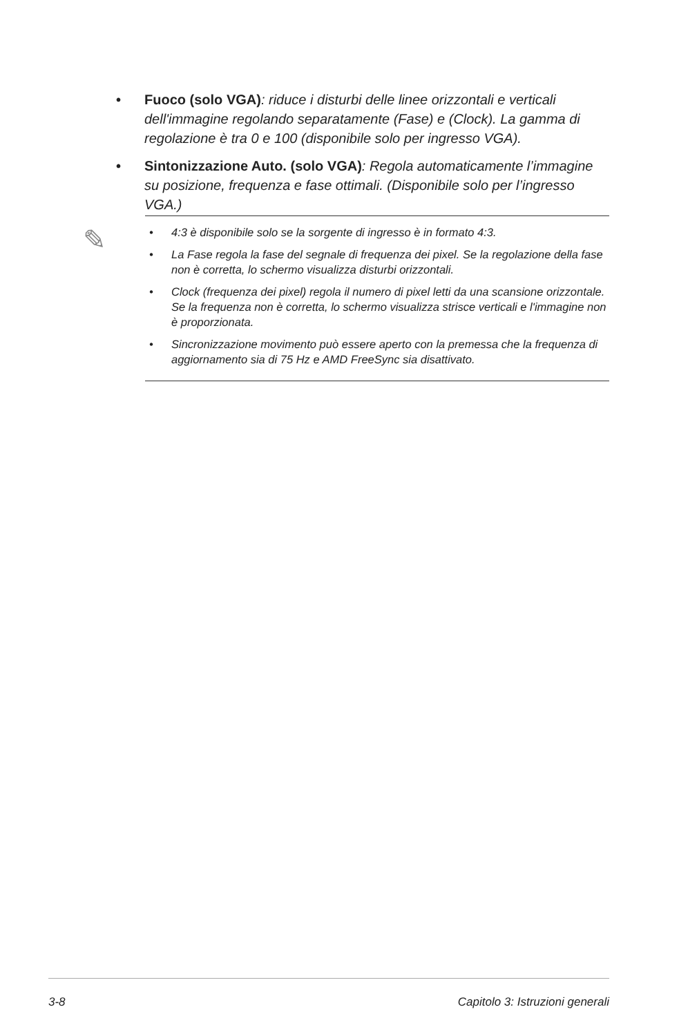• Fuoco (solo VGA): riduce i disturbi delle linee orizzontali e verticali dell'immagine regolando separatamente (Fase) e (Clock). La gamma di regolazione è tra 0 e 100 (disponibile solo per ingresso VGA).
• Sintonizzazione Auto. (solo VGA): Regola automaticamente l’immagine su posizione, frequenza e fase ottimali. (Disponibile solo per l’ingresso VGA.)
✎
• 4:3 è disponibile solo se la sorgente di ingresso è in formato 4:3.
• La Fase regola la fase del segnale di frequenza dei pixel. Se la regolazione della fase non è corretta, lo schermo visualizza disturbi orizzontali.
• Clock (frequenza dei pixel) regola il numero di pixel letti da una scansione orizzontale. Se la frequenza non è corretta, lo schermo visualizza strisce verticali e l'immagine non è proporzionata.
• Sincronizzazione movimento può essere aperto con la premessa che la frequenza di aggiornamento sia di 75 Hz e AMD FreeSync sia disattivato.
3-8 Capitolo 3: Istruzioni generali